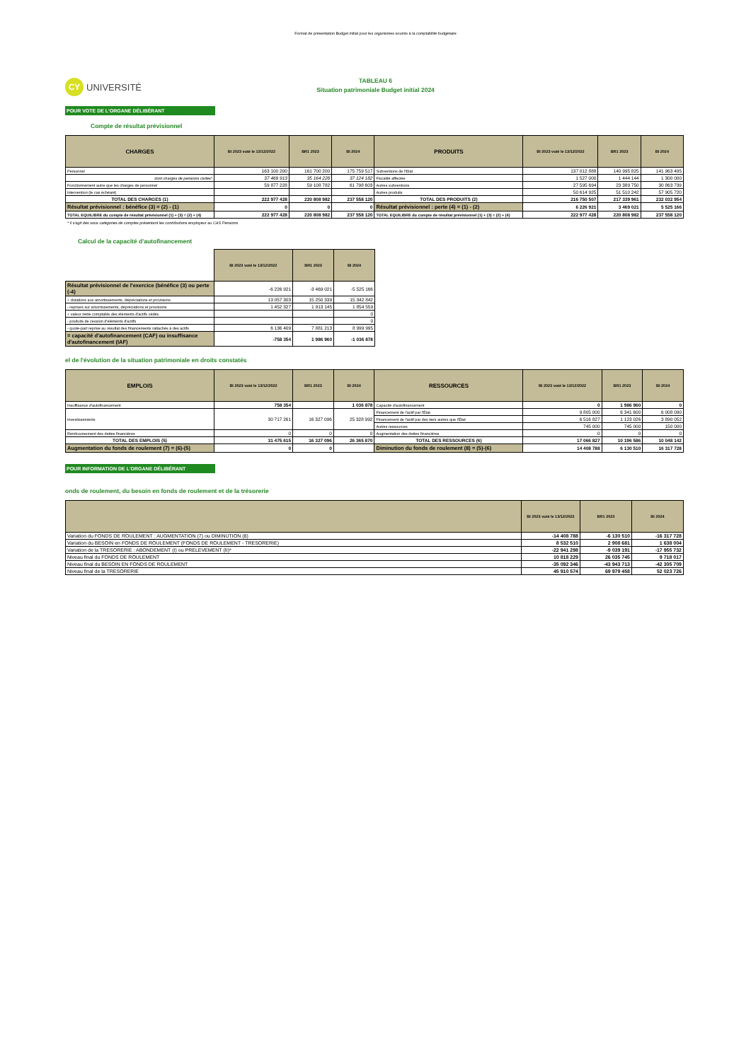Format de présentation Budget initial pour les organismes soumis à la comptabilité budgétaire
CY UNIVERSITÉ
TABLEAU 6
Situation patrimoniale Budget initial 2024
POUR VOTE DE L'ORGANE DÉLIBÉRANT
Compte de résultat prévisionnel
| CHARGES | BI 2023 voté le 13/12/2022 | BR1 2023 | BI 2024 | PRODUITS | BI 2023 voté le 13/12/2022 | BR1 2023 | BI 2024 |
| --- | --- | --- | --- | --- | --- | --- | --- |
| Personnel | 163 100 200 | 161 700 200 | 175 759 517 | Subventions de l'Etat | 137 012 888 | 140 995 825 | 141 963 495 |
| dont charges de pensions civiles* | 37 469 913 | 35 164 228 | 37 124 182 | Fiscalité affectée | 1 527 000 | 1 444 144 | 1 300 000 |
| Fonctionnement autre que les charges de personnel | 59 877 228 | 59 108 782 | 61 798 603 | Autres subventions | 27 595 694 | 23 389 750 | 30 863 739 |
| Intervention (le cas échéant) | | | | Autres produits | 50 614 925 | 51 510 242 | 57 905 720 |
| TOTAL DES CHARGES (1) | 222 977 428 | 220 808 982 | 237 558 120 | TOTAL DES PRODUITS (2) | 216 750 507 | 217 339 961 | 232 032 954 |
| Résultat prévisionnel : bénéfice (3) = (2) - (1) | 0 | 0 | 0 | Résultat prévisionnel : perte (4) = (1) - (2) | 6 226 921 | 3 469 021 | 5 525 166 |
| TOTAL EQUILIBRE du compte de résultat prévisionnel (1) + (3) = (2) + (4) | 222 977 428 | 220 808 982 | 237 558 120 | TOTAL EQUILIBRE du compte de résultat prévisionnel (1) + (3) = (2) + (4) | 222 977 428 | 220 808 982 | 237 558 120 |
* il s'agit des sous catégories de comptes présentant les contributions employeur au CAS Pensions
Calcul de la capacité d'autofinancement
| | BI 2023 voté le 13/12/2022 | BR1 2023 | BI 2024 |
| --- | --- | --- | --- |
| Résultat prévisionnel de l'exercice (bénéfice (3) ou perte (-4) | -6 226 921 | -3 469 021 | -5 525 166 |
| + dotations aux amortissements, dépréciations et provisions | 13 057 303 | 15 250 339 | 15 342 842 |
| - reprises sur amortissements, dépréciations et provisions | 1 452 327 | 1 913 145 | 1 854 559 |
| + valeur nette comptable des éléments d'actifs cédés | | | 0 |
| - produits de cession d'éléments d'actifs | | | 0 |
| - quote-part reprise au résultat des financements rattachés à des actifs | 6 136 409 | 7 881 213 | 8 999 995 |
| = capacité d'autofinancement (CAF) ou insuffisance d'autofinancement (IAF) | -758 354 | 1 986 960 | -1 036 878 |
el de l'évolution de la situation patrimoniale en droits constatés
| EMPLOIS | BI 2023 voté le 13/12/2022 | BR1 2023 | BI 2024 | RESSOURCES | BI 2023 voté le 13/12/2022 | BR1 2023 | BI 2024 |
| --- | --- | --- | --- | --- | --- | --- | --- |
| Insuffisance d'autofinancement | 758 354 | | 1 036 878 | Capacité d'autofinancement | 0 | 1 986 960 | 0 |
| Investissements | 30 717 261 | 16 327 096 | 25 328 992 | Financement de l'actif par l'État | 9 805 000 | 6 341 600 | 6 008 090 |
| | | | | Financement de l'actif par des tiers autres que l'État | 6 516 827 | 1 123 026 | 3 890 052 |
| | | | | Autres ressources | 745 000 | 745 000 | 150 000 |
| Remboursement des dettes financières | 0 | 0 | 0 | Augmentation des dettes financières | 0 | 0 | 0 |
| TOTAL DES EMPLOIS (5) | 31 475 615 | 16 327 096 | 26 365 870 | TOTAL DES RESSOURCES (6) | 17 066 827 | 10 196 586 | 10 048 142 |
| Augmentation du fonds de roulement (7) = (6)-(5) | 0 | 0 | | Diminution du fonds de roulement (8) = (5)-(6) | 14 408 788 | 6 130 510 | 16 317 728 |
POUR INFORMATION DE L'ORGANE DÉLIBÉRANT
onds de roulement, du besoin en fonds de roulement et de la trésorerie
| | BI 2023 voté le 13/12/2022 | BR1 2023 | BI 2024 |
| --- | --- | --- | --- |
| Variation du FONDS DE ROULEMENT : AUGMENTATION (7) ou DIMINUTION (8) | -14 408 788 | -6 130 510 | -16 317 728 |
| Variation du BESOIN en FONDS DE ROULEMENT (FONDS DE ROULEMENT - TRESORERIE) | 8 532 510 | 2 908 681 | 1 638 004 |
| Variation de la TRESORERIE : ABONDEMENT (I) ou PRELEVEMENT (II)* | -22 941 298 | -9 039 191 | -17 955 732 |
| Niveau final du FONDS DE ROULEMENT | 10 818 229 | 26 035 745 | 9 718 017 |
| Niveau final du BESOIN EN FONDS DE ROULEMENT | -35 092 346 | -43 943 713 | -42 305 709 |
| Niveau final de la TRESORERIE | 45 910 574 | 69 979 458 | 52 023 726 |